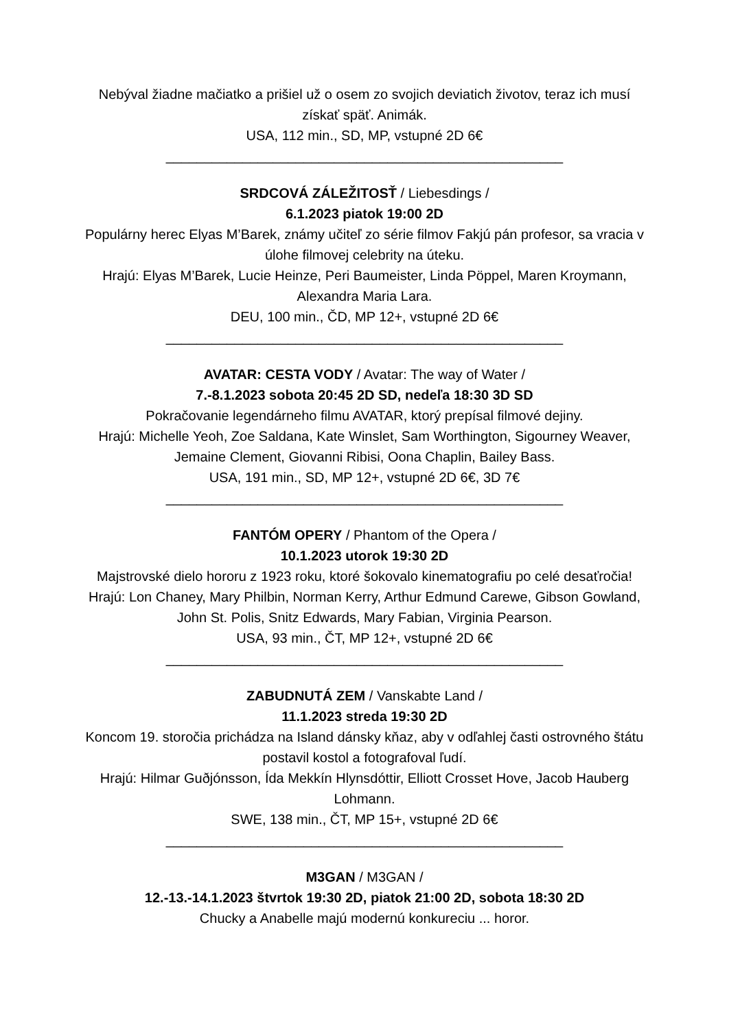Nebýval žiadne mačiatko a prišiel už o osem zo svojich deviatich životov, teraz ich musí získať späť. Animák.
USA, 112 min., SD, MP, vstupné 2D 6€
____________________________________________________
SRDCOVÁ ZÁLEŽITOSŤ / Liebesdings /
6.1.2023 piatok 19:00 2D
Populárny herec Elyas M’Barek, známy učiteľ zo série filmov Fakjú pán profesor, sa vracia v úlohe filmovej celebrity na úteku.
Hrajú: Elyas M’Barek, Lucie Heinze, Peri Baumeister, Linda Pöppel, Maren Kroymann, Alexandra Maria Lara.
DEU, 100 min., ČD, MP 12+, vstupné 2D 6€
____________________________________________________
AVATAR: CESTA VODY / Avatar: The way of Water /
7.-8.1.2023 sobota 20:45 2D SD, nedeľa 18:30 3D SD
Pokračovanie legendárneho filmu AVATAR, ktorý prepísal filmové dejiny.
Hrajú: Michelle Yeoh, Zoe Saldana, Kate Winslet, Sam Worthington, Sigourney Weaver, Jemaine Clement, Giovanni Ribisi, Oona Chaplin, Bailey Bass.
USA, 191 min., SD, MP 12+, vstupné 2D 6€, 3D 7€
____________________________________________________
FANTÓM OPERY / Phantom of the Opera /
10.1.2023 utorok 19:30 2D
Majstrovské dielo hororu z 1923 roku, ktoré šokovalo kinematografiu po celé desaťročia!
Hrajú: Lon Chaney, Mary Philbin, Norman Kerry, Arthur Edmund Carewe, Gibson Gowland, John St. Polis, Snitz Edwards, Mary Fabian, Virginia Pearson.
USA, 93 min., ČT, MP 12+, vstupné 2D 6€
____________________________________________________
ZABUDNUTÁ ZEM / Vanskabte Land /
11.1.2023 streda 19:30 2D
Koncom 19. storočia prichádza na Island dánsky kňaz, aby v odľahlej časti ostrovného štátu postavil kostol a fotografoval ľudí.
Hrajú: Hilmar Guðjónsson, Ída Mekkín Hlynsdóttir, Elliott Crosset Hove, Jacob Hauberg Lohmann.
SWE, 138 min., ČT, MP 15+, vstupné 2D 6€
____________________________________________________
M3GAN / M3GAN /
12.-13.-14.1.2023 štvrtok 19:30 2D, piatok 21:00 2D, sobota 18:30 2D
Chucky a Anabelle majú modernú konkureciu ... horor.